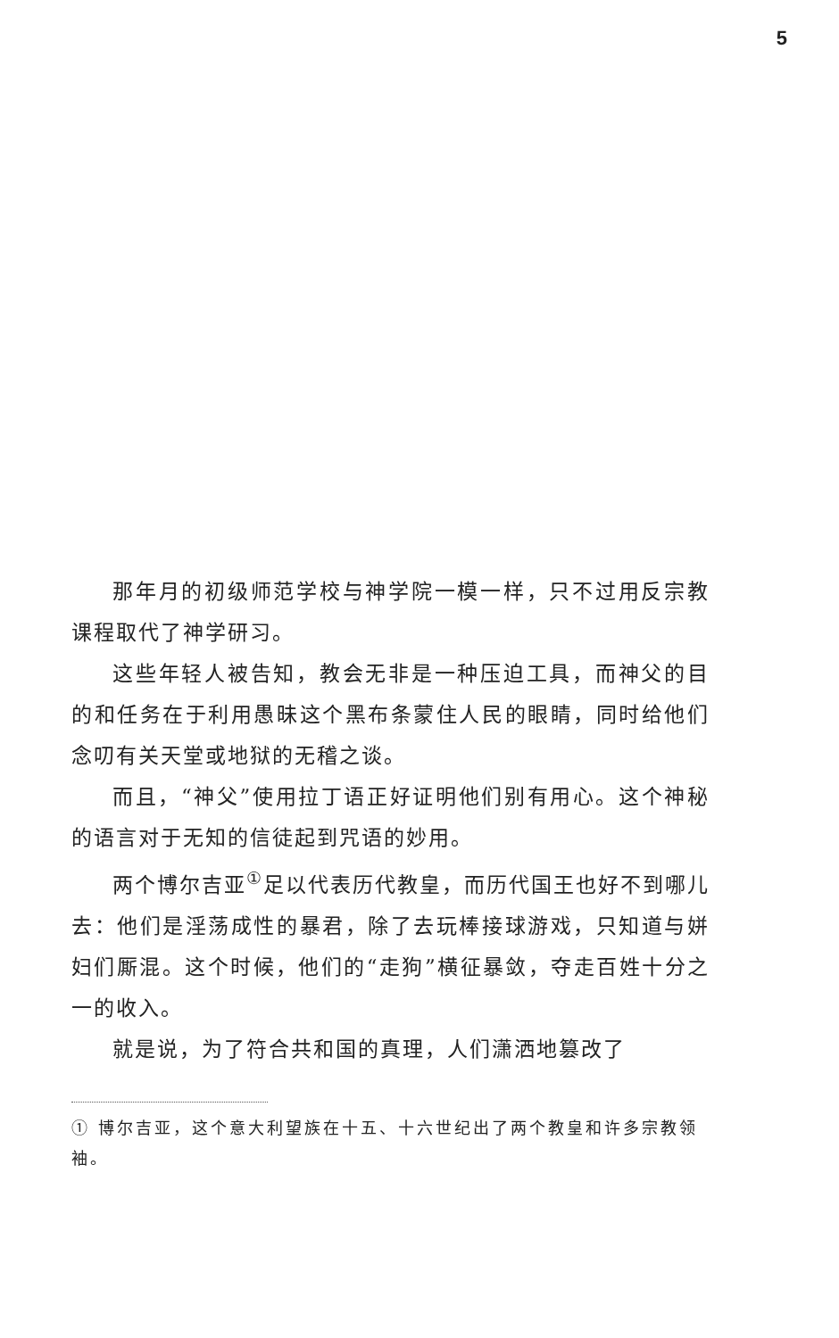5
那年月的初级师范学校与神学院一模一样，只不过用反宗教课程取代了神学研习。
这些年轻人被告知，教会无非是一种压迫工具，而神父的目的和任务在于利用愚昧这个黑布条蒙住人民的眼睛，同时给他们念叨有关天堂或地狱的无稽之谈。
而且，“神父”使用拉丁语正好证明他们别有用心。这个神秘的语言对于无知的信徒起到咒语的妙用。
两个博尔吉亚<sup>①</sup>足以代表历代教皇，而历代国王也好不到哪儿去：他们是淫荡成性的暴君，除了去玩棒接球游戏，只知道与姘妇们厮混。这个时候，他们的“走狗”横征暴敛，夺走百姓十分之一的收入。
就是说，为了符合共和国的真理，人们潇洒地篡改了
① 博尔吉亚，这个意大利望族在十五、十六世纪出了两个教皇和许多宗教领袖。